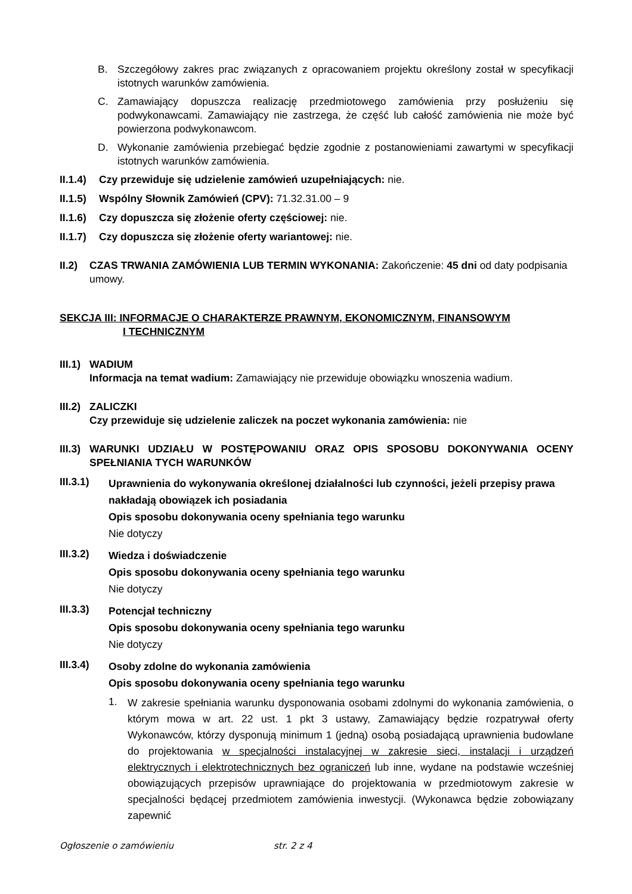B. Szczegółowy zakres prac związanych z opracowaniem projektu określony został w specyfikacji istotnych warunków zamówienia.
C. Zamawiający dopuszcza realizację przedmiotowego zamówienia przy posłużeniu się podwykonawcami. Zamawiający nie zastrzega, że część lub całość zamówienia nie może być powierzona podwykonawcom.
D. Wykonanie zamówienia przebiegać będzie zgodnie z postanowieniami zawartymi w specyfikacji istotnych warunków zamówienia.
II.1.4)
Czy przewiduje się udzielenie zamówień uzupełniających: nie.
II.1.5)
Wspólny Słownik Zamówień (CPV): 71.32.31.00 – 9
II.1.6)
Czy dopuszcza się złożenie oferty częściowej: nie.
II.1.7)
Czy dopuszcza się złożenie oferty wariantowej: nie.
II.2)
CZAS TRWANIA ZAMÓWIENIA LUB TERMIN WYKONANIA: Zakończenie: 45 dni od daty podpisania umowy.
SEKCJA III: INFORMACJE O CHARAKTERZE PRAWNYM, EKONOMICZNYM, FINANSOWYM
I TECHNICZNYM
III.1)
WADIUM
Informacja na temat wadium: Zamawiający nie przewiduje obowiązku wnoszenia wadium.
III.2)
ZALICZKI
Czy przewiduje się udzielenie zaliczek na poczet wykonania zamówienia: nie
III.3)
WARUNKI UDZIAŁU W POSTĘPOWANIU ORAZ OPIS SPOSOBU DOKONYWANIA OCENY SPEŁNIANIA TYCH WARUNKÓW
III.3.1)
Uprawnienia do wykonywania określonej działalności lub czynności, jeżeli przepisy prawa nakładają obowiązek ich posiadania
Opis sposobu dokonywania oceny spełniania tego warunku
Nie dotyczy
III.3.2)
Wiedza i doświadczenie
Opis sposobu dokonywania oceny spełniania tego warunku
Nie dotyczy
III.3.3)
Potencjał techniczny
Opis sposobu dokonywania oceny spełniania tego warunku
Nie dotyczy
III.3.4)
Osoby zdolne do wykonania zamówienia
Opis sposobu dokonywania oceny spełniania tego warunku
1.
W zakresie spełniania warunku dysponowania osobami zdolnymi do wykonania zamówienia, o którym mowa w art. 22 ust. 1 pkt 3 ustawy, Zamawiający będzie rozpatrywał oferty Wykonawców, którzy dysponują minimum 1 (jedną) osobą posiadającą uprawnienia budowlane do projektowania w specjalności instalacyjnej w zakresie sieci, instalacji i urządzeń elektrycznych i elektrotechnicznych bez ograniczeń lub inne, wydane na podstawie wcześniej obowiązujących przepisów uprawniające do projektowania w przedmiotowym zakresie w specjalności będącej przedmiotem zamówienia inwestycji. (Wykonawca będzie zobowiązany zapewnić
Ogłoszenie o zamówieniu str. 2 z 4